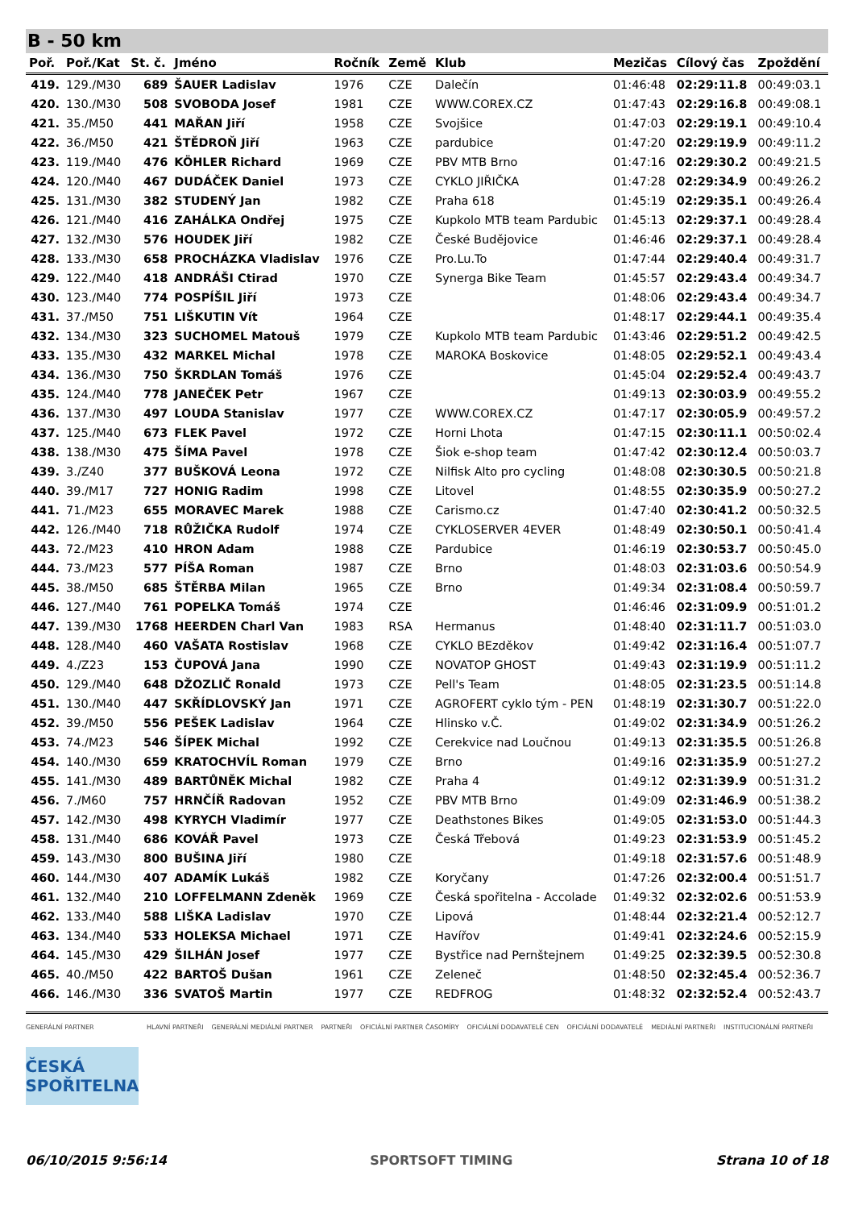B - 50 km
| Poř. | Poř./Kat | St. č. | Jméno | Ročník | Země | Klub | Mezičas | Cílový čas | Zpoždění |
| --- | --- | --- | --- | --- | --- | --- | --- | --- | --- |
| 419. | 129./M30 | 689 | ŠAUER Ladislav | 1976 | CZE | Dalečín | 01:46:48 | 02:29:11.8 | 00:49:03.1 |
| 420. | 130./M30 | 508 | SVOBODA Josef | 1981 | CZE | WWW.COREX.CZ | 01:47:43 | 02:29:16.8 | 00:49:08.1 |
| 421. | 35./M50 | 441 | MAŘAN Jiří | 1958 | CZE | Svojšice | 01:47:03 | 02:29:19.1 | 00:49:10.4 |
| 422. | 36./M50 | 421 | ŠTĚDROŇ Jiří | 1963 | CZE | pardubice | 01:47:20 | 02:29:19.9 | 00:49:11.2 |
| 423. | 119./M40 | 476 | KÖHLER Richard | 1969 | CZE | PBV MTB Brno | 01:47:16 | 02:29:30.2 | 00:49:21.5 |
| 424. | 120./M40 | 467 | DUDÁČEK Daniel | 1973 | CZE | CYKLO JIŘIČKA | 01:47:28 | 02:29:34.9 | 00:49:26.2 |
| 425. | 131./M30 | 382 | STUDENÝ Jan | 1982 | CZE | Praha 618 | 01:45:19 | 02:29:35.1 | 00:49:26.4 |
| 426. | 121./M40 | 416 | ZAHÁLKA Ondřej | 1975 | CZE | Kupkolo MTB team Pardubic | 01:45:13 | 02:29:37.1 | 00:49:28.4 |
| 427. | 132./M30 | 576 | HOUDEK Jiří | 1982 | CZE | České Budějovice | 01:46:46 | 02:29:37.1 | 00:49:28.4 |
| 428. | 133./M30 | 658 | PROCHÁZKA Vladislav | 1976 | CZE | Pro.Lu.To | 01:47:44 | 02:29:40.4 | 00:49:31.7 |
| 429. | 122./M40 | 418 | ANDRÁŠI Ctirad | 1970 | CZE | Synerga Bike Team | 01:45:57 | 02:29:43.4 | 00:49:34.7 |
| 430. | 123./M40 | 774 | POSPÍŠIL Jiří | 1973 | CZE | | 01:48:06 | 02:29:43.4 | 00:49:34.7 |
| 431. | 37./M50 | 751 | LIŠKUTIN Vít | 1964 | CZE | | 01:48:17 | 02:29:44.1 | 00:49:35.4 |
| 432. | 134./M30 | 323 | SUCHOMEL Matouš | 1979 | CZE | Kupkolo MTB team Pardubic | 01:43:46 | 02:29:51.2 | 00:49:42.5 |
| 433. | 135./M30 | 432 | MARKEL Michal | 1978 | CZE | MAROKA Boskovice | 01:48:05 | 02:29:52.1 | 00:49:43.4 |
| 434. | 136./M30 | 750 | ŠKRDLAN Tomáš | 1976 | CZE | | 01:45:04 | 02:29:52.4 | 00:49:43.7 |
| 435. | 124./M40 | 778 | JANEČEK Petr | 1967 | CZE | | 01:49:13 | 02:30:03.9 | 00:49:55.2 |
| 436. | 137./M30 | 497 | LOUDA Stanislav | 1977 | CZE | WWW.COREX.CZ | 01:47:17 | 02:30:05.9 | 00:49:57.2 |
| 437. | 125./M40 | 673 | FLEK Pavel | 1972 | CZE | Horni Lhota | 01:47:15 | 02:30:11.1 | 00:50:02.4 |
| 438. | 138./M30 | 475 | ŠÍMA Pavel | 1978 | CZE | Šiok e-shop team | 01:47:42 | 02:30:12.4 | 00:50:03.7 |
| 439. | 3./Z40 | 377 | BUŠKOVÁ Leona | 1972 | CZE | Nilfisk Alto pro cycling | 01:48:08 | 02:30:30.5 | 00:50:21.8 |
| 440. | 39./M17 | 727 | HONIG Radim | 1998 | CZE | Litovel | 01:48:55 | 02:30:35.9 | 00:50:27.2 |
| 441. | 71./M23 | 655 | MORAVEC Marek | 1988 | CZE | Carismo.cz | 01:47:40 | 02:30:41.2 | 00:50:32.5 |
| 442. | 126./M40 | 718 | RŮŽIČKA Rudolf | 1974 | CZE | CYKLOSERVER 4EVER | 01:48:49 | 02:30:50.1 | 00:50:41.4 |
| 443. | 72./M23 | 410 | HRON Adam | 1988 | CZE | Pardubice | 01:46:19 | 02:30:53.7 | 00:50:45.0 |
| 444. | 73./M23 | 577 | PÍŠA Roman | 1987 | CZE | Brno | 01:48:03 | 02:31:03.6 | 00:50:54.9 |
| 445. | 38./M50 | 685 | ŠTĚRBA Milan | 1965 | CZE | Brno | 01:49:34 | 02:31:08.4 | 00:50:59.7 |
| 446. | 127./M40 | 761 | POPELKA Tomáš | 1974 | CZE | | 01:46:46 | 02:31:09.9 | 00:51:01.2 |
| 447. | 139./M30 | 1768 | HEERDEN Charl Van | 1983 | RSA | Hermanus | 01:48:40 | 02:31:11.7 | 00:51:03.0 |
| 448. | 128./M40 | 460 | VAŠATA Rostislav | 1968 | CZE | CYKLO BEzděkov | 01:49:42 | 02:31:16.4 | 00:51:07.7 |
| 449. | 4./Z23 | 153 | ČUPOVÁ Jana | 1990 | CZE | NOVATOP GHOST | 01:49:43 | 02:31:19.9 | 00:51:11.2 |
| 450. | 129./M40 | 648 | DŽOZLIČ Ronald | 1973 | CZE | Pell's Team | 01:48:05 | 02:31:23.5 | 00:51:14.8 |
| 451. | 130./M40 | 447 | SKŘÍDLOVSKÝ Jan | 1971 | CZE | AGROFERT cyklo tým - PEN | 01:48:19 | 02:31:30.7 | 00:51:22.0 |
| 452. | 39./M50 | 556 | PEŠEK Ladislav | 1964 | CZE | Hlinsko v.Č. | 01:49:02 | 02:31:34.9 | 00:51:26.2 |
| 453. | 74./M23 | 546 | ŠÍPEK Michal | 1992 | CZE | Cerekvice nad Loučnou | 01:49:13 | 02:31:35.5 | 00:51:26.8 |
| 454. | 140./M30 | 659 | KRATOCHVÍL Roman | 1979 | CZE | Brno | 01:49:16 | 02:31:35.9 | 00:51:27.2 |
| 455. | 141./M30 | 489 | BARTŮNĚK Michal | 1982 | CZE | Praha 4 | 01:49:12 | 02:31:39.9 | 00:51:31.2 |
| 456. | 7./M60 | 757 | HRNČÍŘ Radovan | 1952 | CZE | PBV MTB Brno | 01:49:09 | 02:31:46.9 | 00:51:38.2 |
| 457. | 142./M30 | 498 | KYRYCH Vladimír | 1977 | CZE | Deathstones Bikes | 01:49:05 | 02:31:53.0 | 00:51:44.3 |
| 458. | 131./M40 | 686 | KOVÁŘ Pavel | 1973 | CZE | Česká Třebová | 01:49:23 | 02:31:53.9 | 00:51:45.2 |
| 459. | 143./M30 | 800 | BUŠINA Jiří | 1980 | CZE | | 01:49:18 | 02:31:57.6 | 00:51:48.9 |
| 460. | 144./M30 | 407 | ADAMÍK Lukáš | 1982 | CZE | Koryčany | 01:47:26 | 02:32:00.4 | 00:51:51.7 |
| 461. | 132./M40 | 210 | LOFFELMANN Zdeněk | 1969 | CZE | Česká spořitelna - Accolade | 01:49:32 | 02:32:02.6 | 00:51:53.9 |
| 462. | 133./M40 | 588 | LIŠKA Ladislav | 1970 | CZE | Lipová | 01:48:44 | 02:32:21.4 | 00:52:12.7 |
| 463. | 134./M40 | 533 | HOLEKSA Michael | 1971 | CZE | Havířov | 01:49:41 | 02:32:24.6 | 00:52:15.9 |
| 464. | 145./M30 | 429 | ŠILHÁN Josef | 1977 | CZE | Bystřice nad Pernštejnem | 01:49:25 | 02:32:39.5 | 00:52:30.8 |
| 465. | 40./M50 | 422 | BARTOŠ Dušan | 1961 | CZE | Zeleneč | 01:48:50 | 02:32:45.4 | 00:52:36.7 |
| 466. | 146./M30 | 336 | SVATOŠ Martin | 1977 | CZE | REDFROG | 01:48:32 | 02:32:52.4 | 00:52:43.7 |
GENERÁLNÍ PARTNER
ČESKÁ SPOŘITELNA
HLAVNÍ PARTNEŘI GENERÁLNÍ MEDIÁLNÍ PARTNER PARTNEŘI OFICIÁLNÍ PARTNER ČASOMÍRY OFICIÁLNÍ DODAVATELÉ CEN OFICIÁLNÍ DODAVATELÉ MEDIÁLNÍ PARTNEŘI INSTITUCIONÁLNÍ PARTNEŘI
06/10/2015 9:56:14 SPORTSOFT TIMING Strana 10 of 18